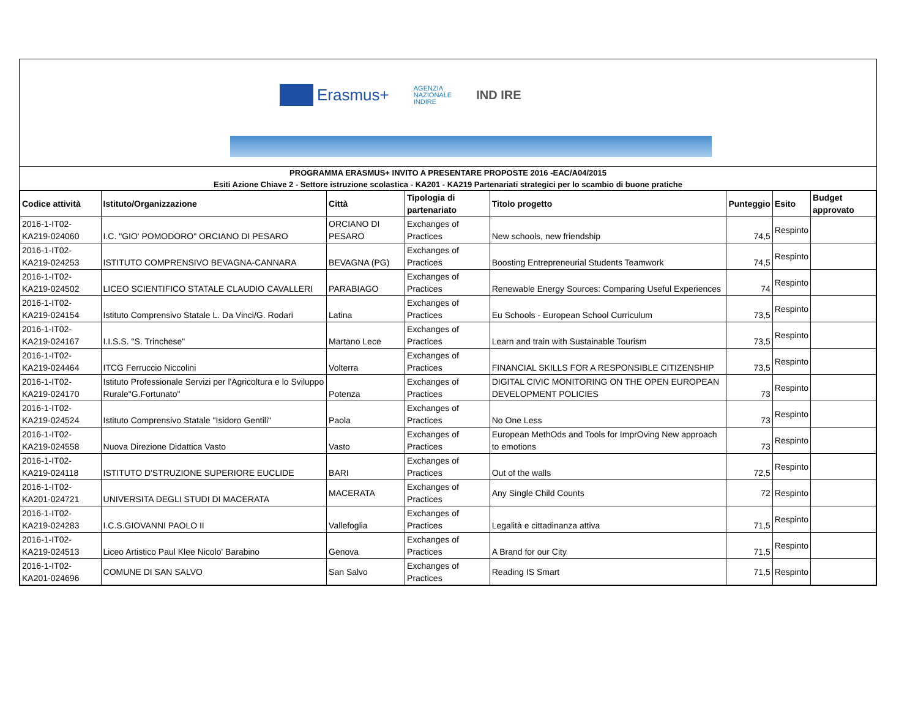Erasmus+
AGENZIA
NAZIONALE
INDIRE
IND IRE
PROGRAMMA ERASMUS+ INVITO A PRESENTARE PROPOSTE 2016 -EAC/A04/2015
Esiti Azione Chiave 2 - Settore istruzione scolastica - KA201 - KA219 Partenariati strategici per lo scambio di buone pratiche
| Codice attività | Istituto/Organizzazione | Città | Tipologia di partenariato | Titolo progetto | Punteggio | Esito | Budget approvato |
| --- | --- | --- | --- | --- | --- | --- | --- |
| 2016-1-IT02-KA219-024060 | I.C. "GIO' POMODORO" ORCIANO DI PESARO | ORCIANO DI PESARO | Exchanges of Practices | New schools, new friendship | 74,5 | Respinto | |
| 2016-1-IT02-KA219-024253 | ISTITUTO COMPRENSIVO BEVAGNA-CANNARA | BEVAGNA (PG) | Exchanges of Practices | Boosting Entrepreneurial Students Teamwork | 74,5 | Respinto | |
| 2016-1-IT02-KA219-024502 | LICEO SCIENTIFICO STATALE CLAUDIO CAVALLERI | PARABIAGO | Exchanges of Practices | Renewable Energy Sources: Comparing Useful Experiences | 74 | Respinto | |
| 2016-1-IT02-KA219-024154 | Istituto Comprensivo Statale L. Da Vinci/G. Rodari | Latina | Exchanges of Practices | Eu Schools - European School Curriculum | 73,5 | Respinto | |
| 2016-1-IT02-KA219-024167 | I.I.S.S. "S. Trinchese" | Martano Lece | Exchanges of Practices | Learn and train with Sustainable Tourism | 73,5 | Respinto | |
| 2016-1-IT02-KA219-024464 | ITCG Ferruccio Niccolini | Volterra | Exchanges of Practices | FINANCIAL SKILLS FOR A RESPONSIBLE CITIZENSHIP | 73,5 | Respinto | |
| 2016-1-IT02-KA219-024170 | Istituto Professionale Servizi per l'Agricoltura e lo Sviluppo Rurale"G.Fortunato" | Potenza | Exchanges of Practices | DIGITAL CIVIC MONITORING ON THE OPEN EUROPEAN DEVELOPMENT POLICIES | 73 | Respinto | |
| 2016-1-IT02-KA219-024524 | Istituto Comprensivo Statale "Isidoro Gentili" | Paola | Exchanges of Practices | No One Less | 73 | Respinto | |
| 2016-1-IT02-KA219-024558 | Nuova Direzione Didattica Vasto | Vasto | Exchanges of Practices | European MethOds and Tools for ImprOving New approach to emotions | 73 | Respinto | |
| 2016-1-IT02-KA219-024118 | ISTITUTO D'STRUZIONE SUPERIORE EUCLIDE | BARI | Exchanges of Practices | Out of the walls | 72,5 | Respinto | |
| 2016-1-IT02-KA201-024721 | UNIVERSITA DEGLI STUDI DI MACERATA | MACERATA | Exchanges of Practices | Any Single Child Counts | 72 | Respinto | |
| 2016-1-IT02-KA219-024283 | I.C.S.GIOVANNI PAOLO II | Vallefoglia | Exchanges of Practices | Legalità e cittadinanza attiva | 71,5 | Respinto | |
| 2016-1-IT02-KA219-024513 | Liceo Artistico Paul Klee Nicolo' Barabino | Genova | Exchanges of Practices | A Brand for our City | 71,5 | Respinto | |
| 2016-1-IT02-KA201-024696 | COMUNE DI SAN SALVO | San Salvo | Exchanges of Practices | Reading IS Smart | 71,5 | Respinto | |